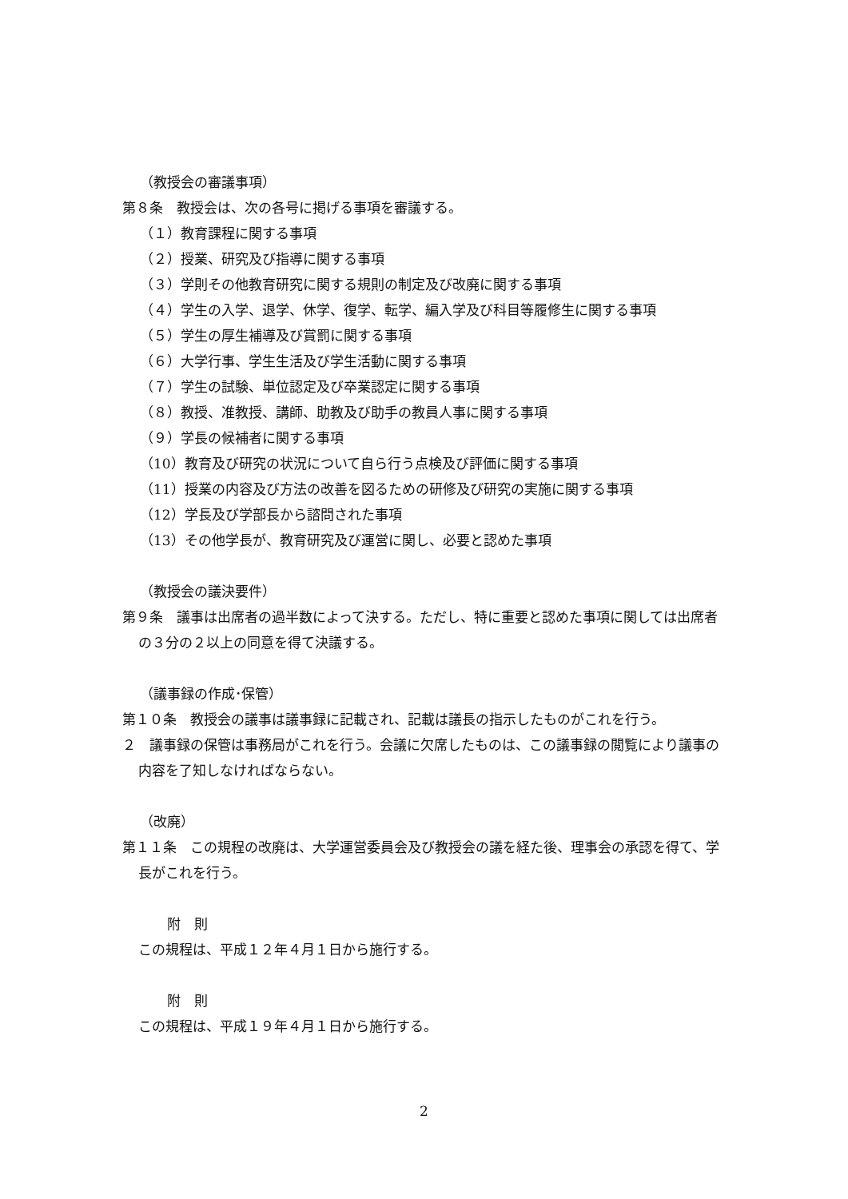（教授会の審議事項）
第８条　教授会は、次の各号に掲げる事項を審議する。
（１）教育課程に関する事項
（２）授業、研究及び指導に関する事項
（３）学則その他教育研究に関する規則の制定及び改廃に関する事項
（４）学生の入学、退学、休学、復学、転学、編入学及び科目等履修生に関する事項
（５）学生の厚生補導及び賞罰に関する事項
（６）大学行事、学生生活及び学生活動に関する事項
（７）学生の試験、単位認定及び卒業認定に関する事項
（８）教授、准教授、講師、助教及び助手の教員人事に関する事項
（９）学長の候補者に関する事項
（10）教育及び研究の状況について自ら行う点検及び評価に関する事項
（11）授業の内容及び方法の改善を図るための研修及び研究の実施に関する事項
（12）学長及び学部長から諮問された事項
（13）その他学長が、教育研究及び運営に関し、必要と認めた事項
（教授会の議決要件）
第９条　議事は出席者の過半数によって決する。ただし、特に重要と認めた事項に関しては出席者の３分の２以上の同意を得て決議する。
（議事録の作成･保管）
第１０条　教授会の議事は議事録に記載され、記載は議長の指示したものがこれを行う。
２　議事録の保管は事務局がこれを行う。会議に欠席したものは、この議事録の閲覧により議事の内容を了知しなければならない。
（改廃）
第１１条　この規程の改廃は、大学運営委員会及び教授会の議を経た後、理事会の承認を得て、学長がこれを行う。
附　則
この規程は、平成１２年４月１日から施行する。
附　則
この規程は、平成１９年４月１日から施行する。
2